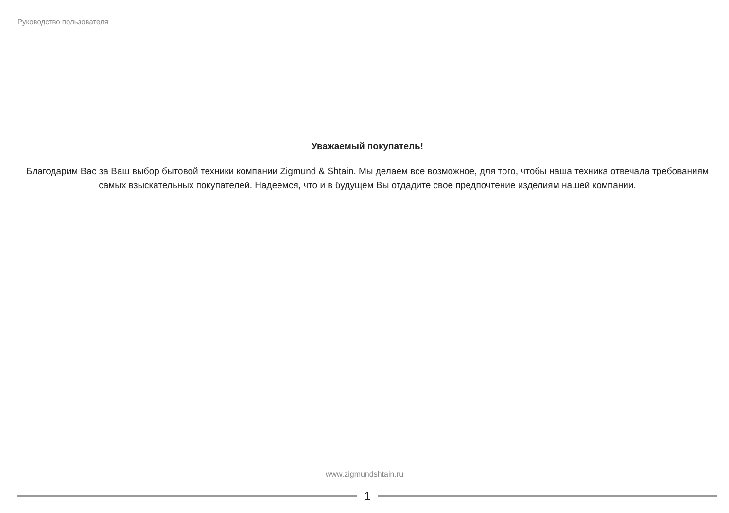Руководство пользователя
Уважаемый покупатель!
Благодарим Вас за Ваш выбор бытовой техники компании Zigmund & Shtain. Мы делаем все возможное, для того, чтобы наша техника отвечала требованиям самых взыскательных покупателей. Надеемся, что и в будущем Вы отдадите свое предпочтение изделиям нашей компании.
www.zigmundshtain.ru
1